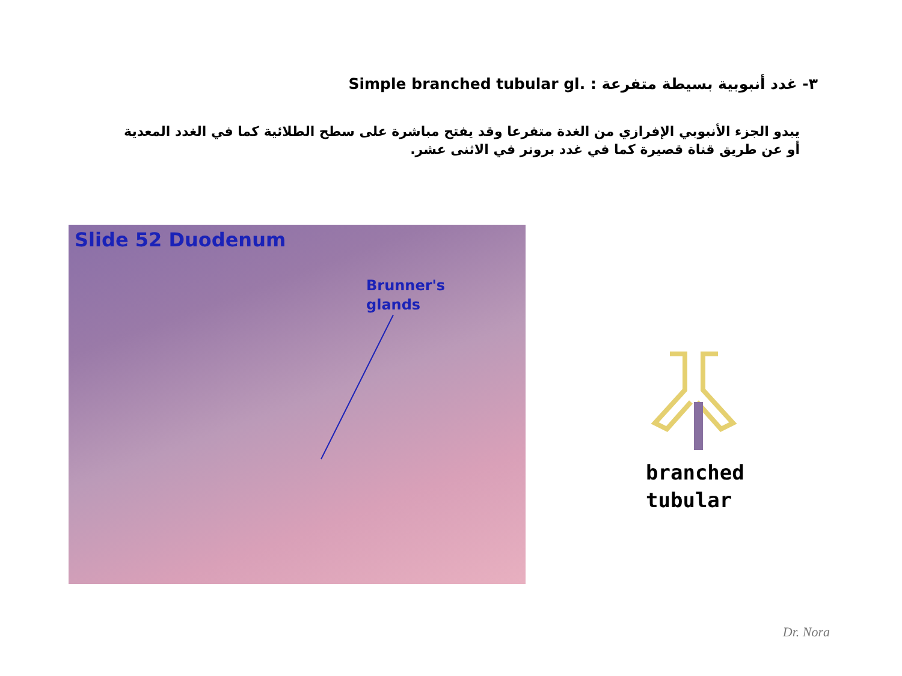٣- غدد أنبوبية بسيطة متفرعة Simple branched tubular gl. :
يبدو الجزء الأنبوبي الإفرازي من الغدة متفرعا وقد يفتح مباشرة على سطح الطلائية كما في الغدد المعدية أو عن طريق قناة قصيرة كما في غدد برونر في الاثنى عشر.
Slide 52 Duodenum
Brunner's
glands
branched
tubular
Dr. Nora